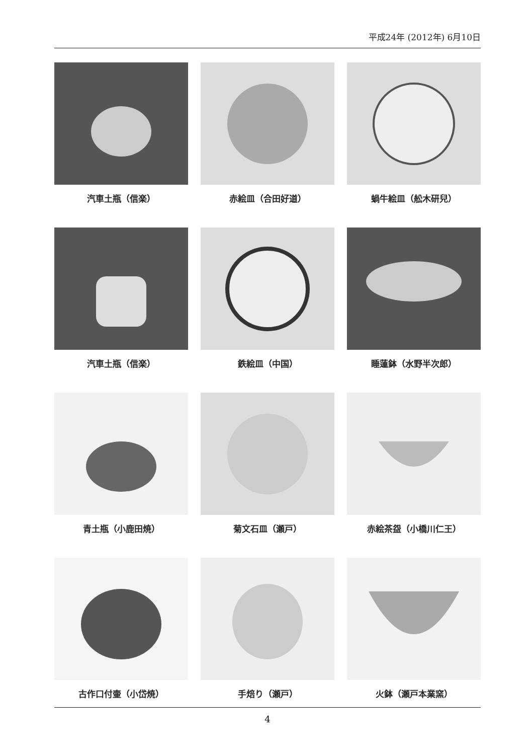平成24年 (2012年) 6月10日
汽車土瓶（信楽）
赤絵皿（合田好道）
蝸牛絵皿（舩木研兒）
汽車土瓶（信楽）
鉄絵皿（中国）
睡蓮鉢（水野半次郎）
青土瓶（小鹿田焼）
菊文石皿（瀬戸）
赤絵茶盌（小橋川仁王）
古作口付壷（小岱焼）
手焙り（瀬戸）
火鉢（瀬戸本業窯）
4